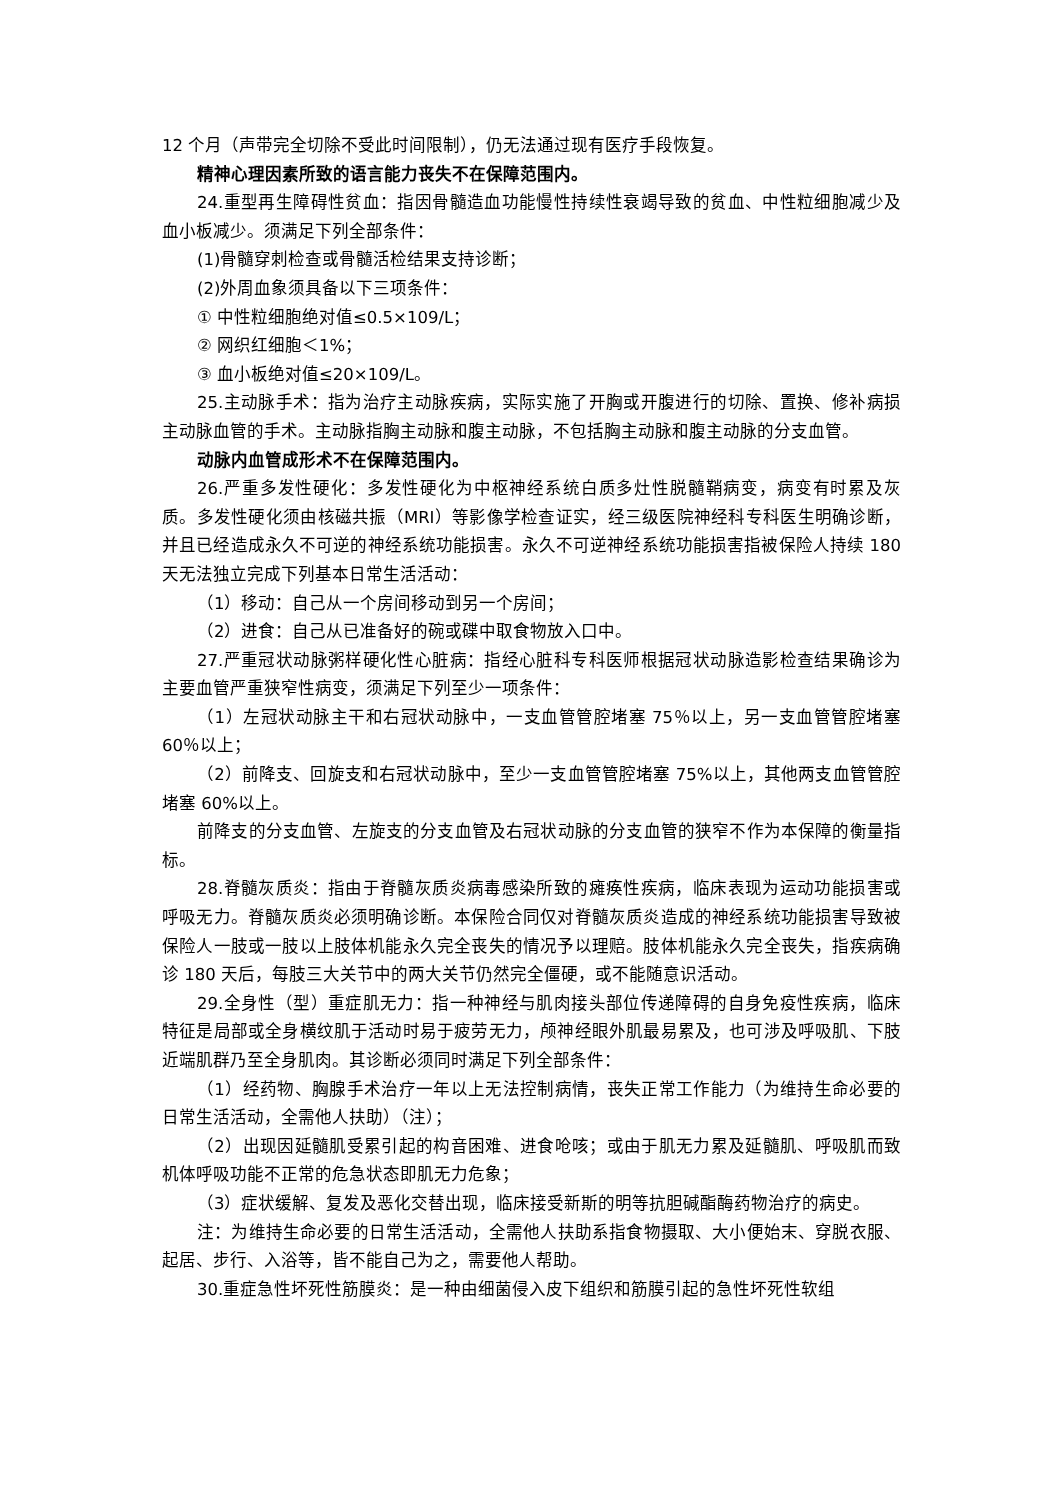12 个月（声带完全切除不受此时间限制），仍无法通过现有医疗手段恢复。
精神心理因素所致的语言能力丧失不在保障范围内。
24.重型再生障碍性贫血：指因骨髓造血功能慢性持续性衰竭导致的贫血、中性粒细胞减少及血小板减少。须满足下列全部条件：
(1)骨髓穿刺检查或骨髓活检结果支持诊断；
(2)外周血象须具备以下三项条件：
① 中性粒细胞绝对值≤0.5×109/L；
② 网织红细胞＜1%；
③ 血小板绝对值≤20×109/L。
25.主动脉手术：指为治疗主动脉疾病，实际实施了开胸或开腹进行的切除、置换、修补病损主动脉血管的手术。主动脉指胸主动脉和腹主动脉，不包括胸主动脉和腹主动脉的分支血管。
动脉内血管成形术不在保障范围内。
26.严重多发性硬化：多发性硬化为中枢神经系统白质多灶性脱髓鞘病变，病变有时累及灰质。多发性硬化须由核磁共振（MRI）等影像学检查证实，经三级医院神经科专科医生明确诊断，并且已经造成永久不可逆的神经系统功能损害。永久不可逆神经系统功能损害指被保险人持续 180 天无法独立完成下列基本日常生活活动：
（1）移动：自己从一个房间移动到另一个房间；
（2）进食：自己从已准备好的碗或碟中取食物放入口中。
27.严重冠状动脉粥样硬化性心脏病：指经心脏科专科医师根据冠状动脉造影检查结果确诊为主要血管严重狭窄性病变，须满足下列至少一项条件：
（1）左冠状动脉主干和右冠状动脉中，一支血管管腔堵塞 75％以上，另一支血管管腔堵塞 60％以上；
（2）前降支、回旋支和右冠状动脉中，至少一支血管管腔堵塞 75%以上，其他两支血管管腔堵塞 60%以上。
前降支的分支血管、左旋支的分支血管及右冠状动脉的分支血管的狭窄不作为本保障的衡量指标。
28.脊髓灰质炎：指由于脊髓灰质炎病毒感染所致的瘫痪性疾病，临床表现为运动功能损害或呼吸无力。脊髓灰质炎必须明确诊断。本保险合同仅对脊髓灰质炎造成的神经系统功能损害导致被保险人一肢或一肢以上肢体机能永久完全丧失的情况予以理赔。肢体机能永久完全丧失，指疾病确诊 180 天后，每肢三大关节中的两大关节仍然完全僵硬，或不能随意识活动。
29.全身性（型）重症肌无力：指一种神经与肌肉接头部位传递障碍的自身免疫性疾病，临床特征是局部或全身横纹肌于活动时易于疲劳无力，颅神经眼外肌最易累及，也可涉及呼吸肌、下肢近端肌群乃至全身肌肉。其诊断必须同时满足下列全部条件：
（1）经药物、胸腺手术治疗一年以上无法控制病情，丧失正常工作能力（为维持生命必要的日常生活活动，全需他人扶助）（注）；
（2）出现因延髓肌受累引起的构音困难、进食呛咳；或由于肌无力累及延髓肌、呼吸肌而致机体呼吸功能不正常的危急状态即肌无力危象；
（3）症状缓解、复发及恶化交替出现，临床接受新斯的明等抗胆碱酯酶药物治疗的病史。
注：为维持生命必要的日常生活活动，全需他人扶助系指食物摄取、大小便始末、穿脱衣服、起居、步行、入浴等，皆不能自己为之，需要他人帮助。
30.重症急性坏死性筋膜炎：是一种由细菌侵入皮下组织和筋膜引起的急性坏死性软组